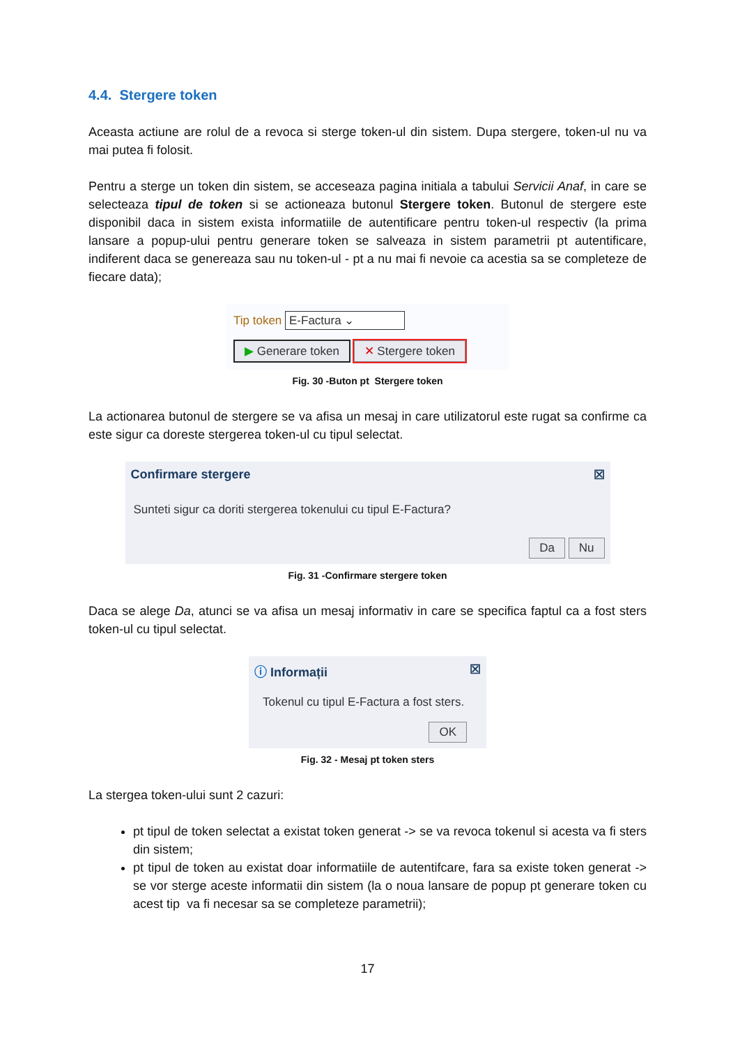4.4. Stergere token
Aceasta actiune are rolul de a revoca si sterge token-ul din sistem. Dupa stergere, token-ul nu va mai putea fi folosit.
Pentru a sterge un token din sistem, se acceseaza pagina initiala a tabului Servicii Anaf, in care se selecteaza tipul de token si se actioneaza butonul Stergere token. Butonul de stergere este disponibil daca in sistem exista informatiile de autentificare pentru token-ul respectiv (la prima lansare a popup-ului pentru generare token se salveaza in sistem parametrii pt autentificare, indiferent daca se genereaza sau nu token-ul - pt a nu mai fi nevoie ca acestia sa se completeze de fiecare data);
Tip token E-Factura ⌄
▶ Generare token ✕ Stergere token
Fig. 30 -Buton pt Stergere token
La actionarea butonul de stergere se va afisa un mesaj in care utilizatorul este rugat sa confirme ca este sigur ca doreste stergerea token-ul cu tipul selectat.
Confirmare stergere ☒
Sunteti sigur ca doriti stergerea tokenului cu tipul E-Factura?
Da Nu
Fig. 31 -Confirmare stergere token
Daca se alege Da, atunci se va afisa un mesaj informativ in care se specifica faptul ca a fost sters token-ul cu tipul selectat.
ⓘ Informații ☒
Tokenul cu tipul E-Factura a fost sters.
OK
Fig. 32 - Mesaj pt token sters
La stergea token-ului sunt 2 cazuri:
pt tipul de token selectat a existat token generat -> se va revoca tokenul si acesta va fi sters din sistem;
pt tipul de token au existat doar informatiile de autentifcare, fara sa existe token generat -> se vor sterge aceste informatii din sistem (la o noua lansare de popup pt generare token cu acest tip va fi necesar sa se completeze parametrii);
17